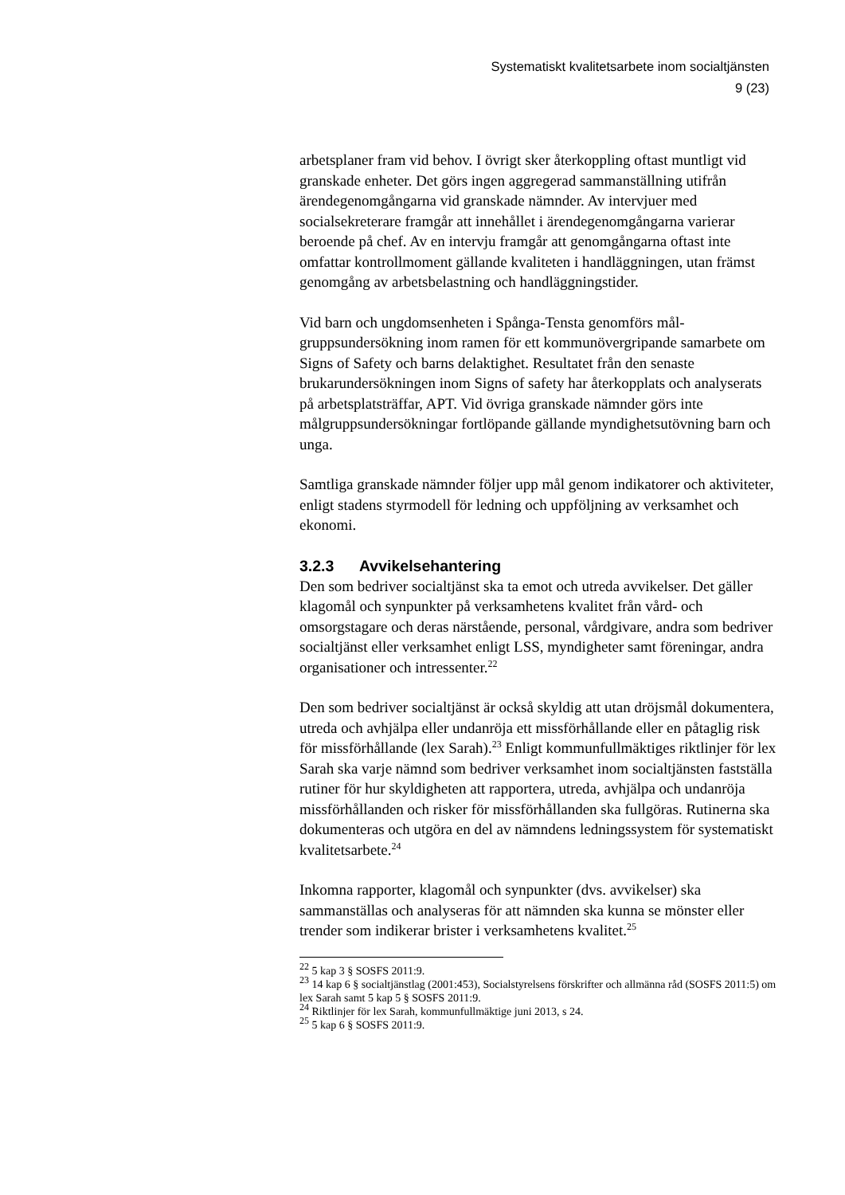Systematiskt kvalitetsarbete inom socialtjänsten
9 (23)
arbetsplaner fram vid behov. I övrigt sker återkoppling oftast munt­ligt vid granskade enheter. Det görs ingen aggregerad sammanställ­ning utifrån ärendegenomgångarna vid granskade nämnder. Av intervjuer med socialsekreterare framgår att innehållet i ärende­genomgångarna varierar beroende på chef. Av en intervju framgår att genomgångarna oftast inte omfattar kontrollmoment gällande kvaliteten i handläggningen, utan främst genomgång av arbets­belastning och handläggningstider.
Vid barn och ungdomsenheten i Spånga-Tensta genomförs mål­gruppsundersökning inom ramen för ett kommunövergripande sam­arbete om Signs of Safety och barns delaktighet. Resultatet från den senaste brukarundersökningen inom Signs of safety har återkopplats och analyserats på arbetsplatsträffar, APT. Vid övriga granskade nämnder görs inte målgruppsundersökningar fortlöpande gällande myndighetsutövning barn och unga.
Samtliga granskade nämnder följer upp mål genom indikatorer och aktiviteter, enligt stadens styrmodell för ledning och uppföljning av verksamhet och ekonomi.
3.2.3 Avvikelsehantering
Den som bedriver socialtjänst ska ta emot och utreda avvikelser. Det gäller klagomål och synpunkter på verksamhetens kvalitet från vård- och omsorgstagare och deras närstående, personal, vårdgivare, andra som bedriver socialtjänst eller verksamhet enligt LSS, myndigheter samt föreningar, andra organisationer och intressenter.<sup>22</sup>
Den som bedriver socialtjänst är också skyldig att utan dröjsmål dokumentera, utreda och avhjälpa eller undanröja ett missförhåll­ande eller en påtaglig risk för missförhållande (lex Sarah).<sup>23</sup> Enligt kommunfullmäktiges riktlinjer för lex Sarah ska varje nämnd som bedriver verksamhet inom socialtjänsten fastställa rutiner för hur skyldigheten att rapportera, utreda, avhjälpa och undanröja missför­hållanden och risker för missförhållanden ska fullgöras. Rutinerna ska dokumenteras och utgöra en del av nämndens ledningssystem för systematiskt kvalitetsarbete.<sup>24</sup>
Inkomna rapporter, klagomål och synpunkter (dvs. avvikelser) ska sammanställas och analyseras för att nämnden ska kunna se mönster eller trender som indikerar brister i verksamhetens kvalitet.<sup>25</sup>
<sup>22</sup> 5 kap 3 § SOSFS 2011:9.
<sup>23</sup> 14 kap 6 § socialtjänstlag (2001:453), Socialstyrelsens förskrifter och allmänna råd (SOSFS 2011:5) om lex Sarah samt 5 kap 5 § SOSFS 2011:9.
<sup>24</sup> Riktlinjer för lex Sarah, kommunfullmäktige juni 2013, s 24.
<sup>25</sup> 5 kap 6 § SOSFS 2011:9.